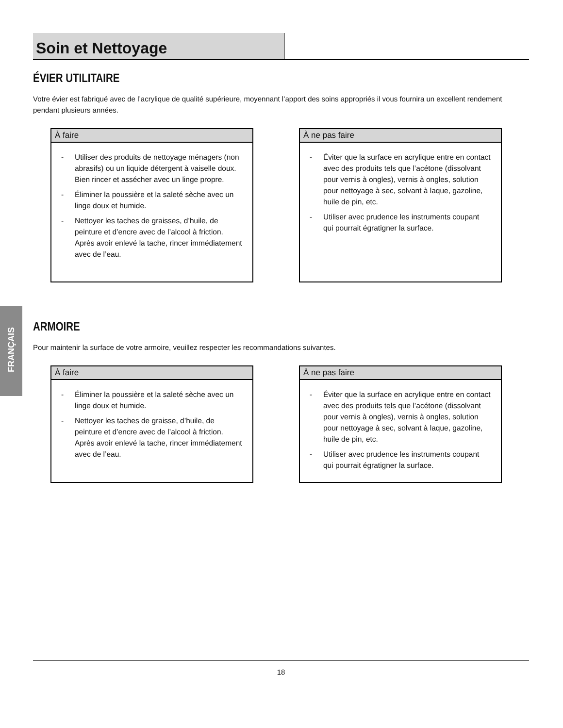Soin et Nettoyage
FRANÇAIS
ÉVIER UTILITAIRE
Votre évier est fabriqué avec de l’acrylique de qualité supérieure, moyennant l’apport des soins appropriés il vous fournira un excellent rendement pendant plusieurs années.
À faire
- Utiliser des produits de nettoyage ménagers (non abrasifs) ou un liquide détergent à vaiselle doux. Bien rincer et assécher avec un linge propre.
- Éliminer la poussière et la saleté sèche avec un linge doux et humide.
- Nettoyer les taches de graisses, d’huile, de peinture et d’encre avec de l’alcool à friction. Après avoir enlevé la tache, rincer immédiatement avec de l’eau.
À ne pas faire
- Éviter que la surface en acrylique entre en contact avec des produits tels que l’acétone (dissolvant pour vernis à ongles), vernis à ongles, solution pour nettoyage à sec, solvant à laque, gazoline, huile de pin, etc.
- Utiliser avec prudence les instruments coupant qui pourrait égratigner la surface.
ARMOIRE
Pour maintenir la surface de votre armoire, veuillez respecter les recommandations suivantes.
À faire
- Éliminer la poussière et la saleté sèche avec un linge doux et humide.
- Nettoyer les taches de graisse, d’huile, de peinture et d’encre avec de l’alcool à friction. Après avoir enlevé la tache, rincer immédiatement avec de l’eau.
À ne pas faire
- Éviter que la surface en acrylique entre en contact avec des produits tels que l’acétone (dissolvant pour vernis à ongles), vernis à ongles, solution pour nettoyage à sec, solvant à laque, gazoline, huile de pin, etc.
- Utiliser avec prudence les instruments coupant qui pourrait égratigner la surface.
18